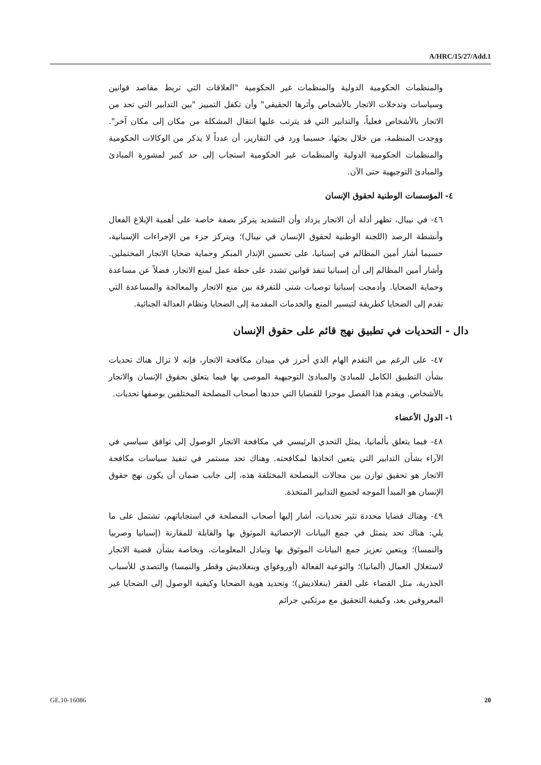A/HRC/15/27/Add.1
والمنظمات الحكومية الدولية والمنظمات غير الحكومية "العلاقات التي تربط مقاصد قوانين وسياسات وتدخلات الاتجار بالأشخاص وأثرها الحقيقي" وأن تكفل التمييز "بين التدابير التي تحد من الاتجار بالأشخاص فعلياً، والتدابير التي قد يترتب عليها انتقال المشكلة من مكان إلى مكان آخر". ووجدت المنظمة، من خلال بحثها، حسبما ورد في التقارير، أن عدداً لا يذكر من الوكالات الحكومية والمنظمات الحكومية الدولية والمنظمات غير الحكومية استجاب إلى حد كبير لمشورة المبادئ والمبادئ التوجيهية حتى الآن.
٤- المؤسسات الوطنية لحقوق الإنسان
٤٦- في نيبال، تظهر أدلة أن الاتجار يزداد وأن التشديد يتركز بصفة خاصة على أهمية الإبلاغ الفعال وأنشطة الرصد (اللجنة الوطنية لحقوق الإنسان في نيبال)؛ ويتركز جزء من الإجراءات الإسبانية، حسبما أشار أمين المظالم في إسبانيا، على تحسين الإنذار المبكر وحماية ضحايا الاتجار المحتملين. وأشار أمين المظالم إلى أن إسبانيا تنفذ قوانين تشدد على خطة عمل لمنع الاتجار، فضلاً عن مساعدة وحماية الضحايا. وأدمجت إسبانيا توصيات شتى للتفرقة بين منع الاتجار والمعالجة والمساعدة التي تقدم إلى الضحايا كطريقة لتيسير المنع والخدمات المقدمة إلى الضحايا ونظام العدالة الجنائية.
دال - التحديات في تطبيق نهج قائم على حقوق الإنسان
٤٧- على الرغم من التقدم الهام الذي أحرز في ميدان مكافحة الاتجار، فإنه لا تزال هناك تحديات بشأن التطبيق الكامل للمبادئ والمبادئ التوجيهية الموصى بها فيما يتعلق بحقوق الإنسان والاتجار بالأشخاص. ويقدم هذا الفصل موجزا للقضايا التي حددها أصحاب المصلحة المختلفين بوصفها تحديات.
١- الدول الأعضاء
٤٨- فيما يتعلق بألمانيا، يمثل التحدي الرئيسي في مكافحة الاتجار الوصول إلى توافق سياسي في الآراء بشأن التدابير التي يتعين اتخاذها لمكافحته. وهناك تحد مستمر في تنفيذ سياسات مكافحة الاتجار هو تحقيق توازن بين مجالات المصلحة المختلفة هذه، إلى جانب ضمان أن يكون نهج حقوق الإنسان هو المبدأ الموجه لجميع التدابير المتخذة.
٤٩- وهناك قضايا محددة تثير تحديات، أشار إليها أصحاب المصلحة في استجاباتهم، تشتمل على ما يلي: هناك تحد يتمثل في جمع البيانات الإحصائية الموثوق بها والقابلة للمقارنة (إسبانيا وصربيا والنمسا)؛ ويتعين تعزيز جمع البيانات الموثوق بها وتبادل المعلومات، وبخاصة بشأن قضية الاتجار لاستغلال العمال (ألمانيا)؛ والتوعية الفعالة (أوروغواي وبنغلاديش وقطر والنمسا) والتصدي للأسباب الجذرية، مثل القضاء على الفقر (بنغلاديش)؛ وتحديد هوية الضحايا وكيفية الوصول إلى الضحايا غير المعروفين بعد، وكيفية التحقيق مع مرتكبي جرائم
GE.10-16086 20